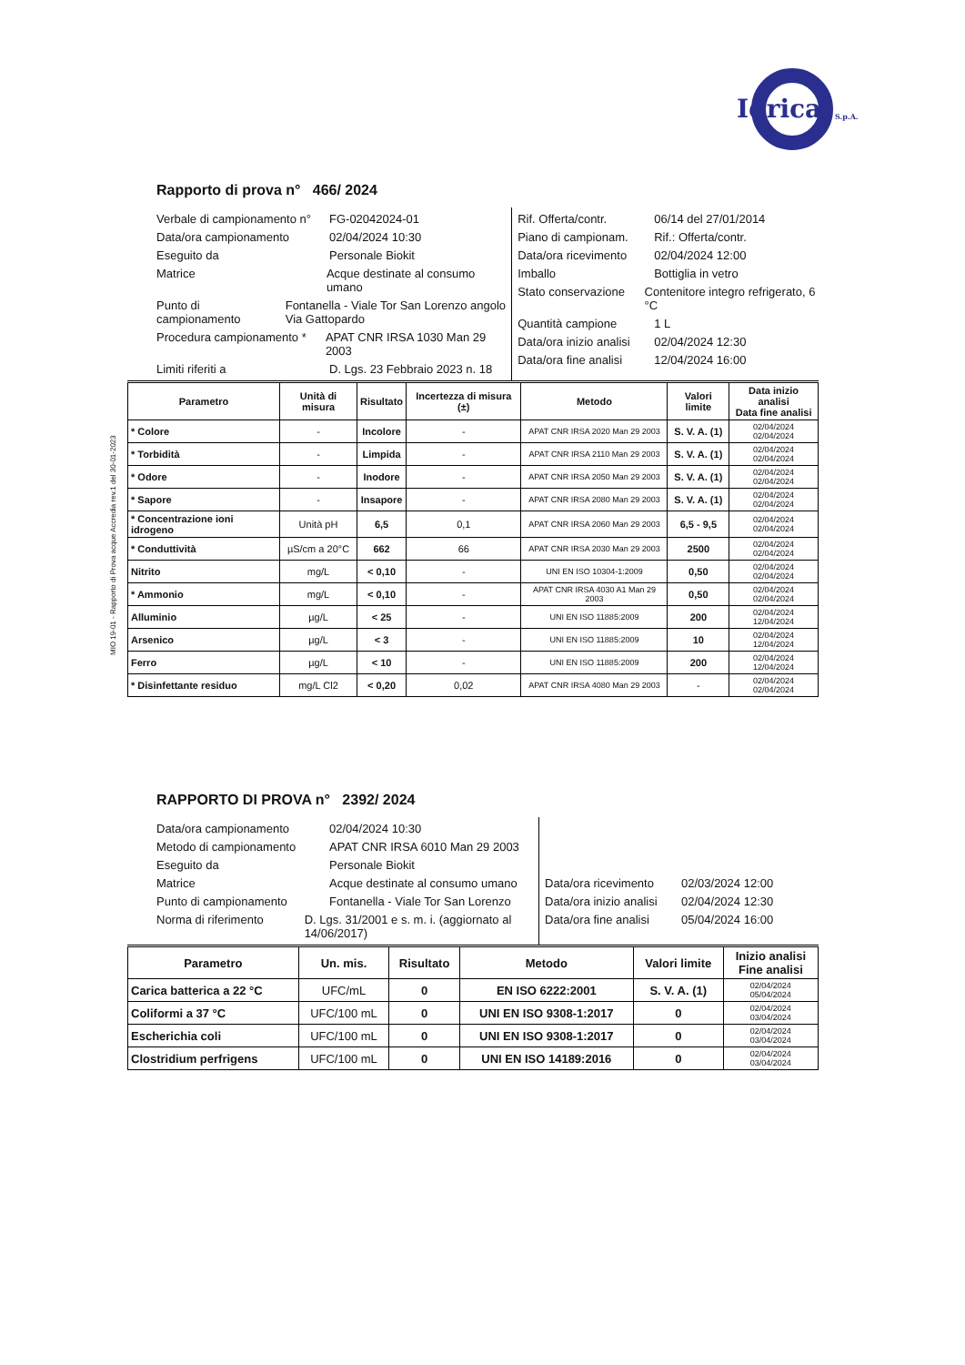Idrica S.p.A.
MIO 19-01 - Rapporto di Prova acque Accredia rev.1 del 30-01-2023
Rapporto di prova n° 466/ 2024
Verbale di campionamento n° FG-02042024-01
Data/ora campionamento 02/04/2024 10:30
Eseguito da Personale Biokit
Matrice Acque destinate al consumo umano
Punto di campionamento Fontanella - Viale Tor San Lorenzo angolo Via Gattopardo
Procedura campionamento * APAT CNR IRSA 1030 Man 29 2003
Limiti riferiti a D. Lgs. 23 Febbraio 2023 n. 18
Rif. Offerta/contr. 06/14 del 27/01/2014
Piano di campionam. Rif.: Offerta/contr.
Data/ora ricevimento 02/04/2024 12:00
Imballo Bottiglia in vetro
Stato conservazione Contenitore integro refrigerato, 6 °C
Quantità campione 1 L
Data/ora inizio analisi 02/04/2024 12:30
Data/ora fine analisi 12/04/2024 16:00
| Parametro | Unità di misura | Risultato | Incertezza di misura (±) | Metodo | Valori limite | Data inizio analisi Data fine analisi |
| --- | --- | --- | --- | --- | --- | --- |
| * Colore | - | Incolore | - | APAT CNR IRSA 2020 Man 29 2003 | S. V. A. (1) | 02/04/2024 02/04/2024 |
| * Torbidità | - | Limpida | - | APAT CNR IRSA 2110 Man 29 2003 | S. V. A. (1) | 02/04/2024 02/04/2024 |
| * Odore | - | Inodore | - | APAT CNR IRSA 2050 Man 29 2003 | S. V. A. (1) | 02/04/2024 02/04/2024 |
| * Sapore | - | Insapore | - | APAT CNR IRSA 2080 Man 29 2003 | S. V. A. (1) | 02/04/2024 02/04/2024 |
| * Concentrazione ioni idrogeno | Unità pH | 6,5 | 0,1 | APAT CNR IRSA 2060 Man 29 2003 | 6,5 - 9,5 | 02/04/2024 02/04/2024 |
| * Conduttività | µS/cm a 20°C | 662 | 66 | APAT CNR IRSA 2030 Man 29 2003 | 2500 | 02/04/2024 02/04/2024 |
| Nitrito | mg/L | < 0,10 | - | UNI EN ISO 10304-1:2009 | 0,50 | 02/04/2024 02/04/2024 |
| * Ammonio | mg/L | < 0,10 | - | APAT CNR IRSA 4030 A1 Man 29 2003 | 0,50 | 02/04/2024 02/04/2024 |
| Alluminio | µg/L | < 25 | - | UNI EN ISO 11885:2009 | 200 | 02/04/2024 12/04/2024 |
| Arsenico | µg/L | < 3 | - | UNI EN ISO 11885:2009 | 10 | 02/04/2024 12/04/2024 |
| Ferro | µg/L | < 10 | - | UNI EN ISO 11885:2009 | 200 | 02/04/2024 12/04/2024 |
| * Disinfettante residuo | mg/L Cl2 | < 0,20 | 0,02 | APAT CNR IRSA 4080 Man 29 2003 | - | 02/04/2024 02/04/2024 |
RAPPORTO DI PROVA n° 2392/ 2024
Data/ora campionamento 02/04/2024 10:30
Metodo di campionamento APAT CNR IRSA 6010 Man 29 2003
Eseguito da Personale Biokit
Matrice Acque destinate al consumo umano
Punto di campionamento Fontanella - Viale Tor San Lorenzo
Norma di riferimento D. Lgs. 31/2001 e s. m. i. (aggiornato al 14/06/2017)
Data/ora ricevimento 02/03/2024 12:00
Data/ora inizio analisi 02/04/2024 12:30
Data/ora fine analisi 05/04/2024 16:00
| Parametro | Un. mis. | Risultato | Metodo | Valori limite | Inizio analisi Fine analisi |
| --- | --- | --- | --- | --- | --- |
| Carica batterica a 22 °C | UFC/mL | 0 | EN ISO 6222:2001 | S. V. A. (1) | 02/04/2024 05/04/2024 |
| Coliformi a 37 °C | UFC/100 mL | 0 | UNI EN ISO 9308-1:2017 | 0 | 02/04/2024 03/04/2024 |
| Escherichia coli | UFC/100 mL | 0 | UNI EN ISO 9308-1:2017 | 0 | 02/04/2024 03/04/2024 |
| Clostridium perfrigens | UFC/100 mL | 0 | UNI EN ISO 14189:2016 | 0 | 02/04/2024 03/04/2024 |